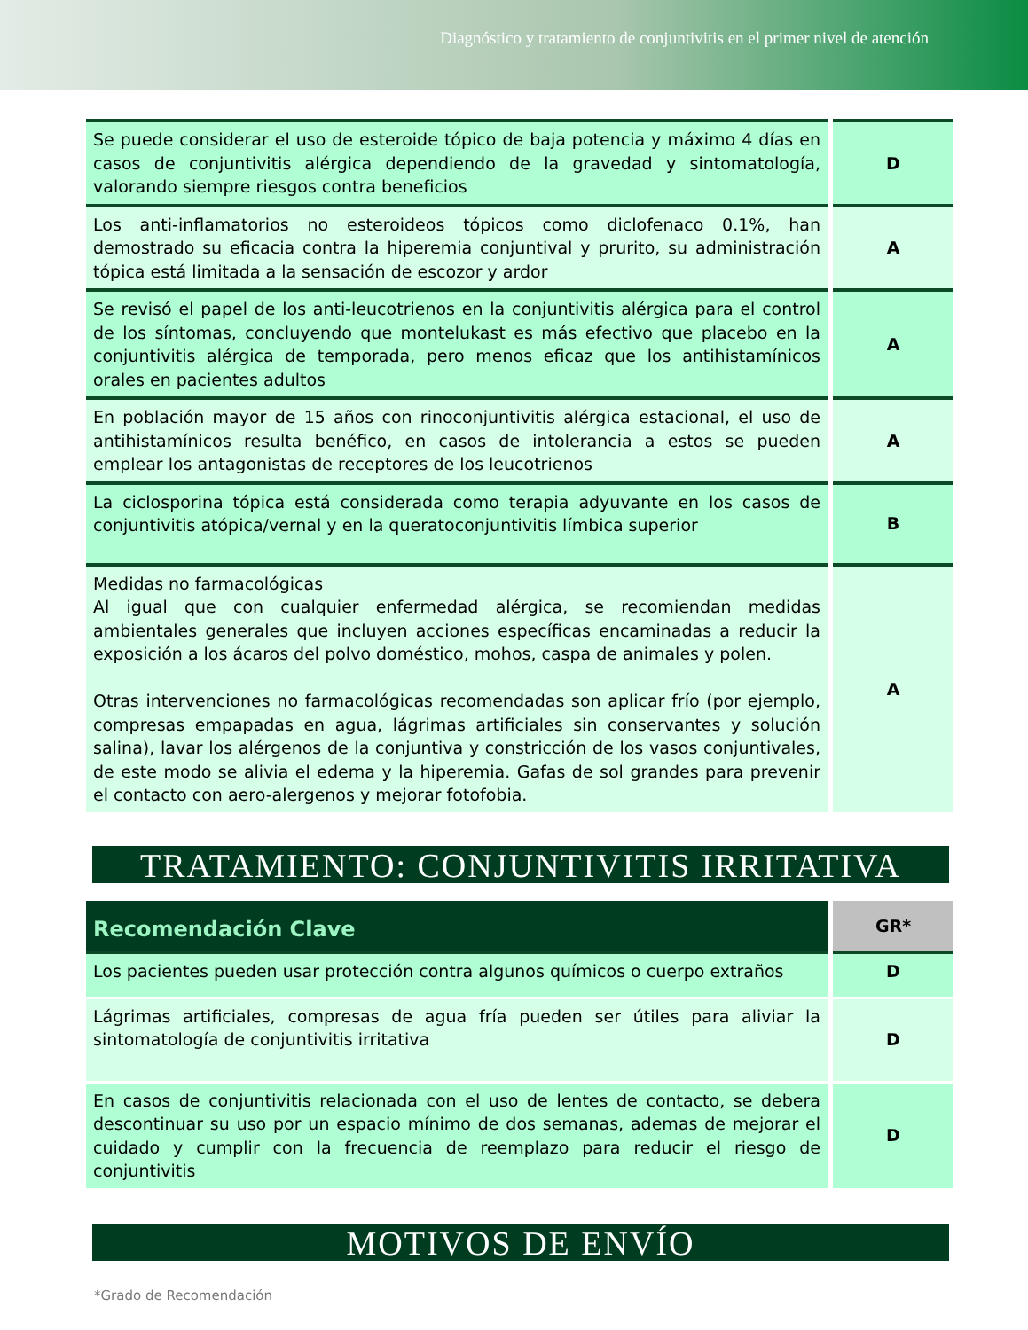Diagnóstico y tratamiento de conjuntivitis en el primer nivel de atención
| Se puede considerar el uso de esteroide tópico de baja potencia y máximo 4 días en casos de conjuntivitis alérgica dependiendo de la gravedad y sintomatología, valorando siempre riesgos contra beneficios | D |
| Los anti-inflamatorios no esteroideos tópicos como diclofenaco 0.1%, han demostrado su eficacia contra la hiperemia conjuntival y prurito, su administración tópica está limitada a la sensación de escozor y ardor | A |
| Se revisó el papel de los anti-leucotrienos en la conjuntivitis alérgica para el control de los síntomas, concluyendo que montelukast es más efectivo que placebo en la conjuntivitis alérgica de temporada, pero menos eficaz que los antihistamínicos orales en pacientes adultos | A |
| En población mayor de 15 años con rinoconjuntivitis alérgica estacional, el uso de antihistamínicos resulta benéfico, en casos de intolerancia a estos se pueden emplear los antagonistas de receptores de los leucotrienos | A |
| La ciclosporina tópica está considerada como terapia adyuvante en los casos de conjuntivitis atópica/vernal y en la queratoconjuntivitis límbica superior | B |
| Medidas no farmacológicas Al igual que con cualquier enfermedad alérgica, se recomiendan medidas ambientales generales que incluyen acciones específicas encaminadas a reducir la exposición a los ácaros del polvo doméstico, mohos, caspa de animales y polen. Otras intervenciones no farmacológicas recomendadas son aplicar frío (por ejemplo, compresas empapadas en agua, lágrimas artificiales sin conservantes y solución salina), lavar los alérgenos de la conjuntiva y constricción de los vasos conjuntivales, de este modo se alivia el edema y la hiperemia. Gafas de sol grandes para prevenir el contacto con aero-alergenos y mejorar fotofobia. | A |
TRATAMIENTO: CONJUNTIVITIS IRRITATIVA
| Recomendación Clave | GR* |
| --- | --- |
| Los pacientes pueden usar protección contra algunos químicos o cuerpo extraños | D |
| Lágrimas artificiales, compresas de agua fría pueden ser útiles para aliviar la sintomatología de conjuntivitis irritativa | D |
| En casos de conjuntivitis relacionada con el uso de lentes de contacto, se debera descontinuar su uso por un espacio mínimo de dos semanas, ademas de mejorar el cuidado y cumplir con la frecuencia de reemplazo para reducir el riesgo de conjuntivitis | D |
MOTIVOS DE ENVÍO
*Grado de Recomendación